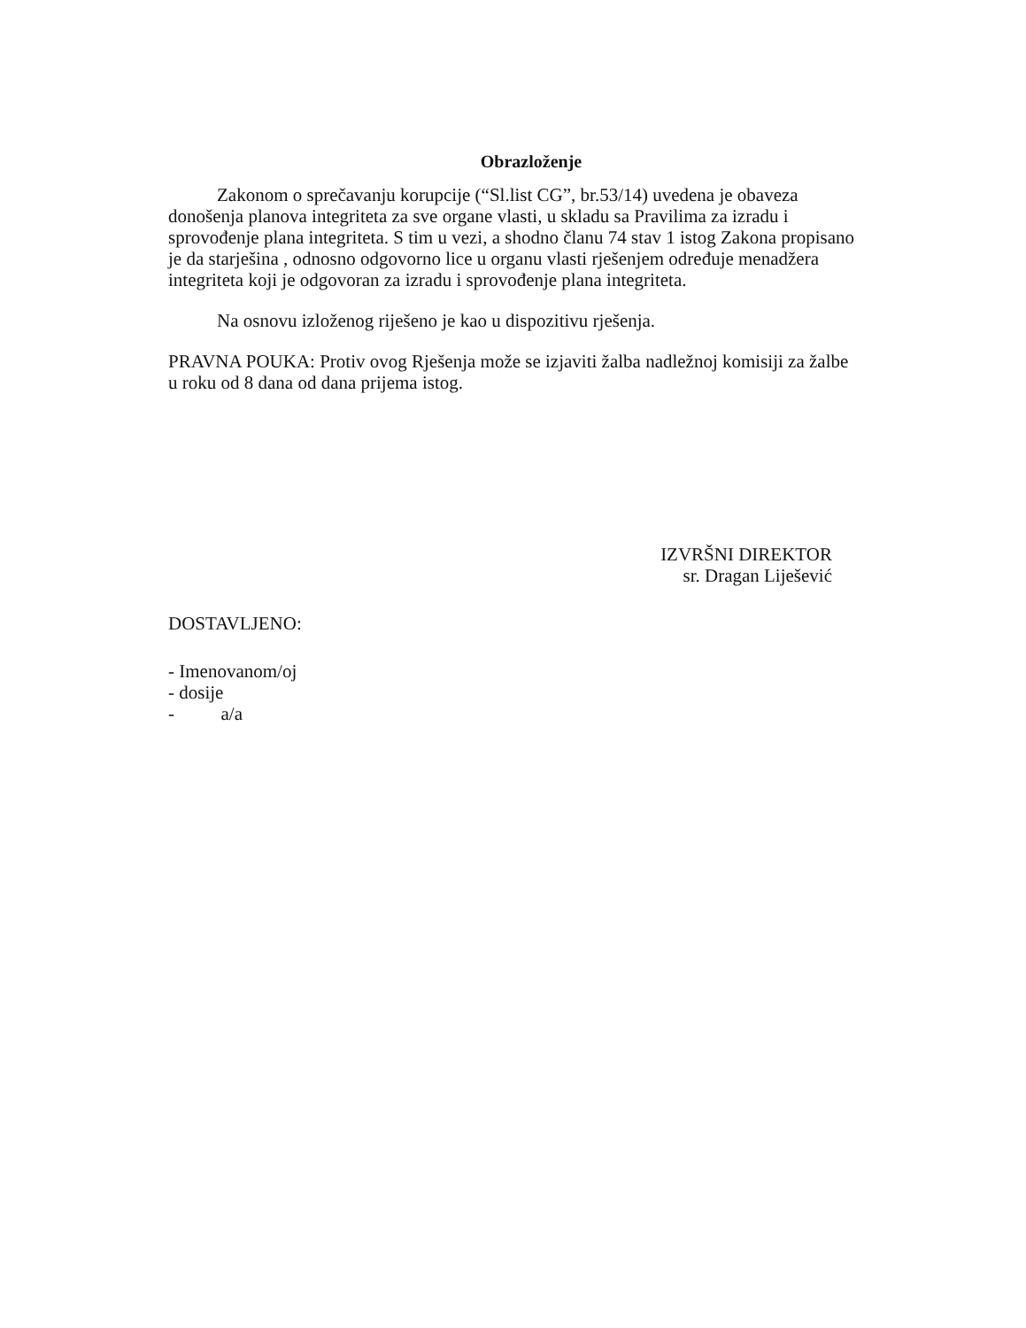Obrazloženje
Zakonom o sprečavanju korupcije (“Sl.list CG”, br.53/14) uvedena je obaveza donošenja planova integriteta za sve organe vlasti, u skladu sa Pravilima za izradu i sprovođenje plana integriteta. S tim u vezi, a shodno članu 74 stav 1 istog Zakona propisano je da starješina , odnosno odgovorno lice u organu vlasti rješenjem određuje menadžera integriteta koji je odgovoran za izradu i sprovođenje plana integriteta.
Na osnovu izloženog riješeno je kao u dispozitivu rješenja.
PRAVNA POUKA: Protiv ovog Rješenja može se izjaviti žalba nadležnoj komisiji za žalbe u roku od 8 dana od dana prijema istog.
IZVRŠNI DIREKTOR
sr. Dragan Liješević
DOSTAVLJENO:
- Imenovanom/oj
- dosije
- a/a